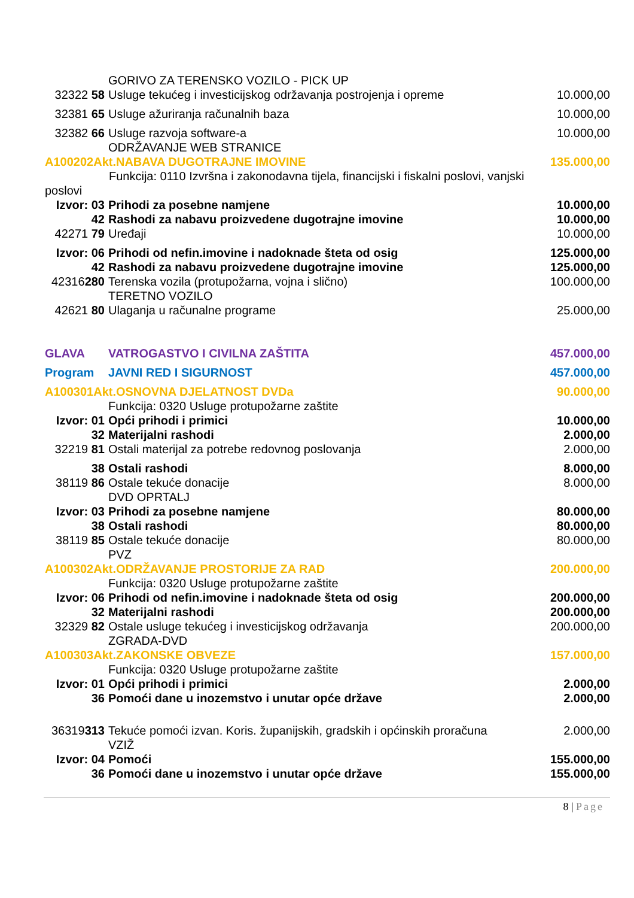| | GORIVO ZA TERENSKO VOZILO - PICK UP | |
| 32322 58 | Usluge tekućeg i investicijskog održavanja postrojenja i opreme | 10.000,00 |
| 32381 65 | Usluge ažuriranja računalnih baza | 10.000,00 |
| 32382 66 | Usluge razvoja software-a | 10.000,00 |
| | ODRŽAVANJE WEB STRANICE | |
| A100202Akt.NABAVA DUGOTRAJNE IMOVINE | | 135.000,00 |
| Funkcija: 0110 Izvršna i zakonodavna tijela, financijski i fiskalni poslovi, vanjski | | |
| poslovi | | |
| Izvor: 03 | Prihodi za posebne namjene | 10.000,00 |
| 42 | Rashodi za nabavu proizvedene dugotrajne imovine | 10.000,00 |
| 42271 79 | Uređaji | 10.000,00 |
| Izvor: 06 | Prihodi od nefin.imovine i nadoknade šteta od osig | 125.000,00 |
| 42 | Rashodi za nabavu proizvedene dugotrajne imovine | 125.000,00 |
| 42316 280 | Terenska vozila (protupožarna, vojna i slično) | 100.000,00 |
| | TERETNO VOZILO | |
| 42621 80 | Ulaganja u računalne programe | 25.000,00 |
| GLAVA | VATROGASTVO I CIVILNA ZAŠTITA | 457.000,00 |
| Program | JAVNI RED I SIGURNOST | 457.000,00 |
| A100301Akt.OSNOVNA DJELATNOST DVDa | | 90.000,00 |
| | Funkcija: 0320 Usluge protupožarne zaštite | |
| Izvor: 01 | Opći prihodi i primici | 10.000,00 |
| 32 | Materijalni rashodi | 2.000,00 |
| 32219 81 | Ostali materijal za potrebe redovnog poslovanja | 2.000,00 |
| 38 | Ostali rashodi | 8.000,00 |
| 38119 86 | Ostale tekuće donacije | 8.000,00 |
| | DVD OPRTALJ | |
| Izvor: 03 | Prihodi za posebne namjene | 80.000,00 |
| 38 | Ostali rashodi | 80.000,00 |
| 38119 85 | Ostale tekuće donacije | 80.000,00 |
| | PVZ | |
| A100302Akt.ODRŽAVANJE PROSTORIJE ZA RAD | | 200.000,00 |
| | Funkcija: 0320 Usluge protupožarne zaštite | |
| Izvor: 06 | Prihodi od nefin.imovine i nadoknade šteta od osig | 200.000,00 |
| 32 | Materijalni rashodi | 200.000,00 |
| 32329 82 | Ostale usluge tekućeg i investicijskog održavanja | 200.000,00 |
| | ZGRADA-DVD | |
| A100303Akt.ZAKONSKE OBVEZE | | 157.000,00 |
| | Funkcija: 0320 Usluge protupožarne zaštite | |
| Izvor: 01 | Opći prihodi i primici | 2.000,00 |
| 36 | Pomoći dane u inozemstvo i unutar opće države | 2.000,00 |
| 36319 313 | Tekuće pomoći izvan. Koris. županijskih, gradskih i općinskih proračuna | 2.000,00 |
| | VZIŽ | |
| Izvor: 04 | Pomoći | 155.000,00 |
| 36 | Pomoći dane u inozemstvo i unutar opće države | 155.000,00 |
8 | Page